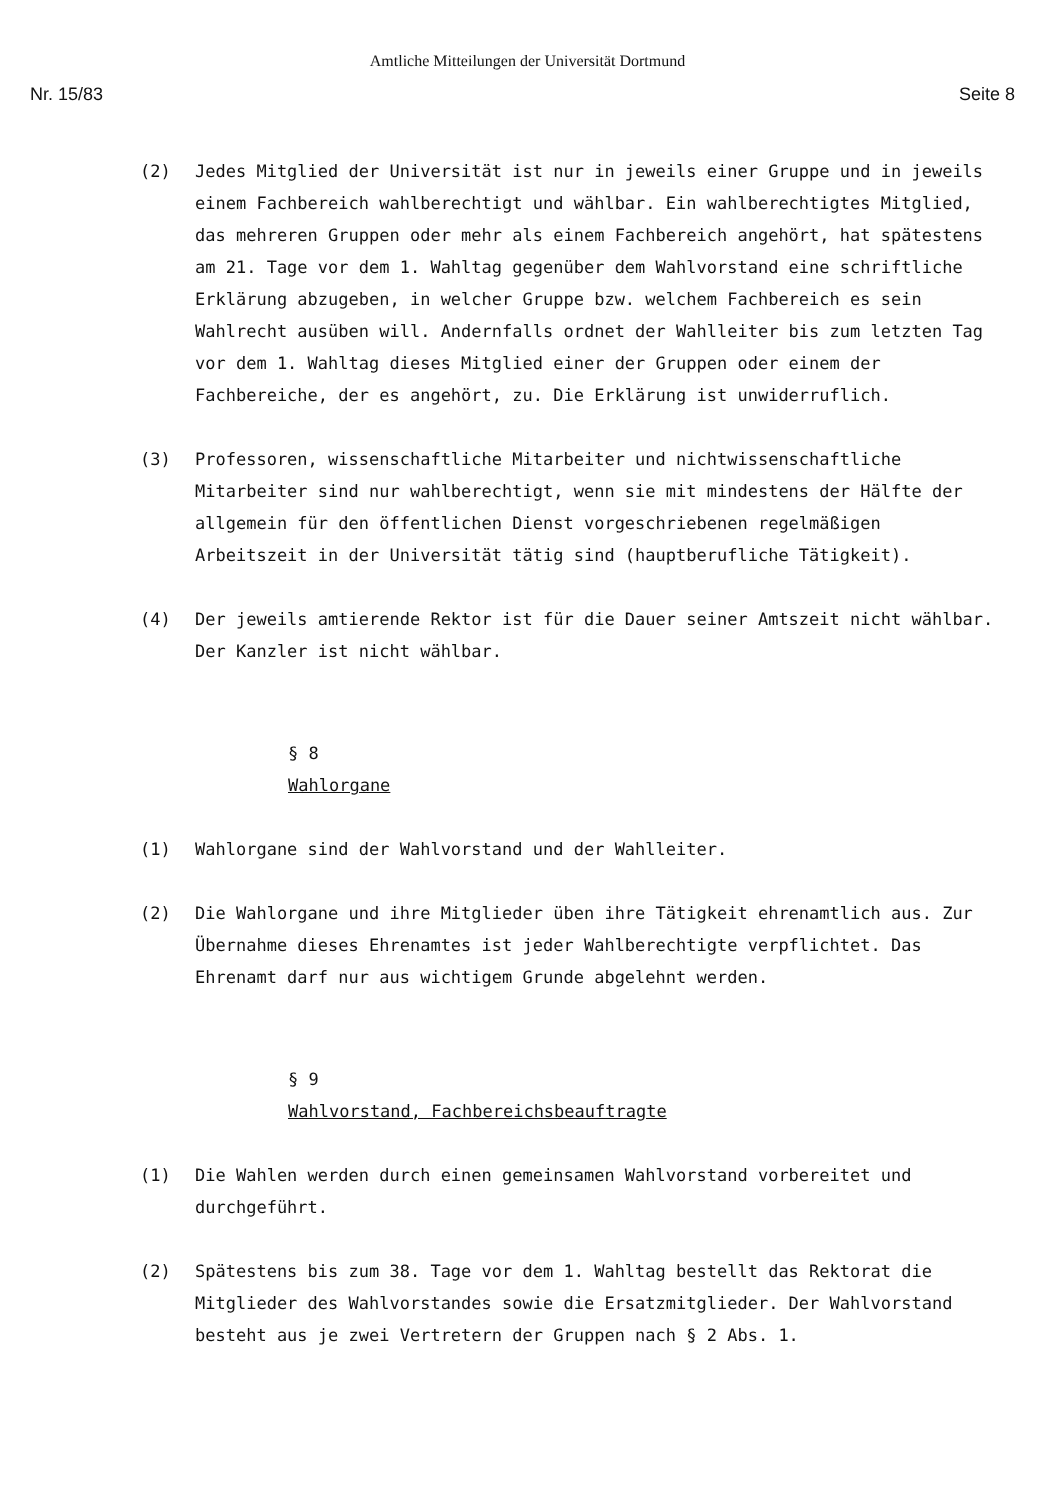Amtliche Mitteilungen der Universität Dortmund
Nr. 15/83 Seite 8
(2) Jedes Mitglied der Universität ist nur in jeweils einer Gruppe und in jeweils einem Fachbereich wahlberechtigt und wählbar. Ein wahlberechtigtes Mitglied, das mehreren Gruppen oder mehr als einem Fachbereich angehört, hat spätestens am 21. Tage vor dem 1. Wahltag gegenüber dem Wahlvorstand eine schriftliche Erklärung abzugeben, in welcher Gruppe bzw. welchem Fachbereich es sein Wahlrecht ausüben will. Andernfalls ordnet der Wahlleiter bis zum letzten Tag vor dem 1. Wahltag dieses Mitglied einer der Gruppen oder einem der Fachbereiche, der es angehört, zu. Die Erklärung ist unwiderruflich.
(3) Professoren, wissenschaftliche Mitarbeiter und nichtwissenschaftliche Mitarbeiter sind nur wahlberechtigt, wenn sie mit mindestens der Hälfte der allgemein für den öffentlichen Dienst vorgeschriebenen regelmäßigen Arbeitszeit in der Universität tätig sind (hauptberufliche Tätigkeit).
(4) Der jeweils amtierende Rektor ist für die Dauer seiner Amtszeit nicht wählbar. Der Kanzler ist nicht wählbar.
§ 8
Wahlorgane
(1) Wahlorgane sind der Wahlvorstand und der Wahlleiter.
(2) Die Wahlorgane und ihre Mitglieder üben ihre Tätigkeit ehrenamtlich aus. Zur Übernahme dieses Ehrenamtes ist jeder Wahlberechtigte verpflichtet. Das Ehrenamt darf nur aus wichtigem Grunde abgelehnt werden.
§ 9
Wahlvorstand, Fachbereichsbeauftragte
(1) Die Wahlen werden durch einen gemeinsamen Wahlvorstand vorbereitet und durchgeführt.
(2) Spätestens bis zum 38. Tage vor dem 1. Wahltag bestellt das Rektorat die Mitglieder des Wahlvorstandes sowie die Ersatzmitglieder. Der Wahlvorstand besteht aus je zwei Vertretern der Gruppen nach § 2 Abs. 1.